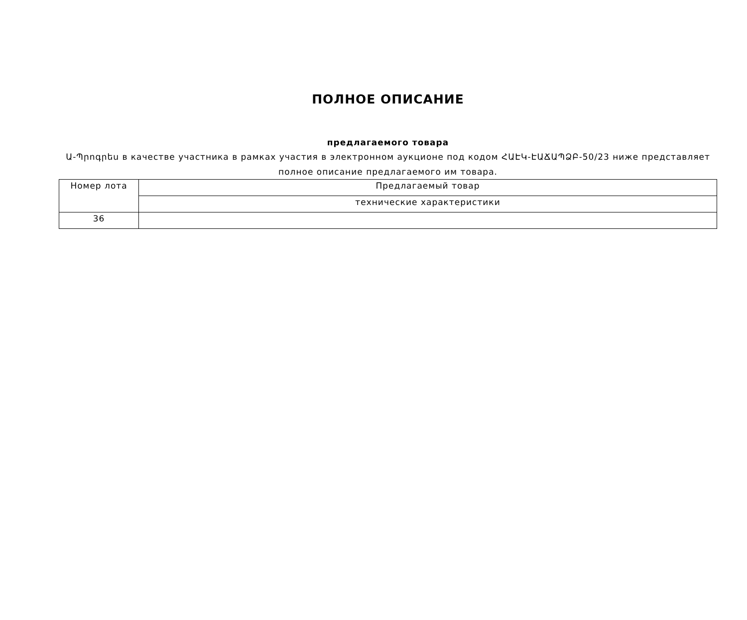ПОЛНОЕ ОПИСАНИЕ
предлагаемого товара
Ա-Պրոգրես в качестве участника в рамках участия в электронном аукционе под кодом ՀԱԷԿ-ԷԱՃԱՊՁԲ-50/23 ниже представляет полное описание предлагаемого им товара.
| Номер лота | Предлагаемый товар |
| | технические характеристики |
| 36 | |